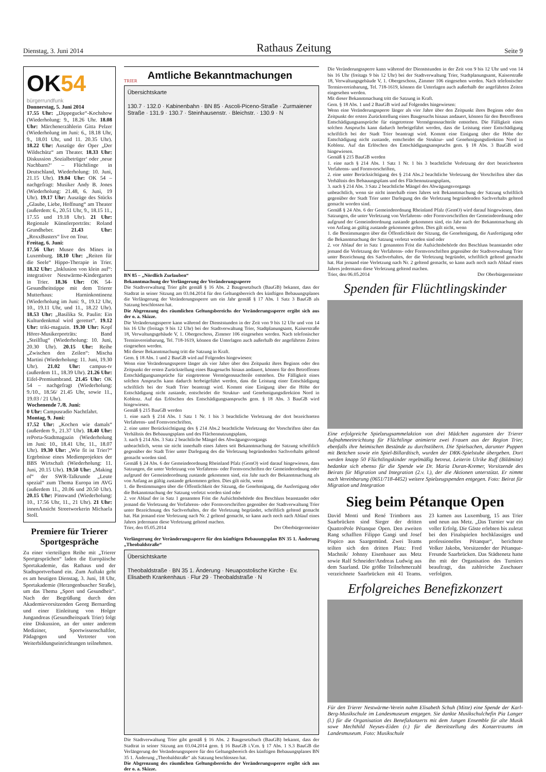Dienstag, 3. Juni 2014 Rathaus Zeitung Seite 9
OK54
bürgerrundfunk
Donnerstag, 5. Juni 2014
17.55 Uhr: „Dippegucke“-Kochshow (Wiederholung: 9., 18.26 Uhr. 18.08 Uhr: Märchenerzählerin Gitta Pelzer (Wiederholung im Juni: 6., 18.18 Uhr, 9., 18.01 Uhr, und 11. 20.35 Uhr). 18.22 Uhr: Auszüge der Oper „Der Wildschütz“ am Theater. 18.33 Uhr: Diskussion ‚Sozialbetrüger‘ oder ‚neue Nachbarn?‘ – Flüchtlinge in Deutschland, Wiederholung: 10. Juni, 21.15 Uhr). 19.04 Uhr: OK 54 – nachgefragt: Musiker Andy B. Jones (Wiederholung: 21.48, 6. Juni, 19 Uhr). 19.17 Uhr: Auszüge des Stücks „Glaube, Liebe, Hoffnung“ am Theater (außerdem: 6., 20.51 Uhr, 9., 18.15 11., 17.55 und 19.18 Uhr). 21 Uhr: Regionale Künstlerporträts: Roland Grundheber. 21.43 Uhr: „RoxxBusters“ live on Tour.
Freitag, 6. Juni:
17.56 Uhr: Musee des Mines in Luxemburg. 18.10 Uhr: „Reiten für die Seele“ Hippo-Therapie in Trier. 18.32 Uhr: „Inklusion von klein auf“: integrativer Nestwärme-Kindergarten in Trier. 18.36 Uhr: OK 54-Gesundheitstippe mit dem Trierer Mutterhaus: Harninkontinenz (Wiederholung im Juni: 9., 19.12 Uhr, 10., 19.11 Uhr, und 11., 18.22 Uhr). 18.53 Uhr: „Basilika St. Paulin: Ein Kulturdenkmal wird gerettet“. 19.12 Uhr: triki-magazin. 19.30 Uhr: Kopf Hörer-Musikerporträts: Band „Steilflug“ (Wiederholung: 10. Juni, 20.30 Uhr). 20.15 Uhr: Reihe „Zwischen den Zeilen“: Mischa Martini (Wiederholung: 11. Juni, 19.30 Uhr). 21.02 Uhr: campus-tv (außerdem 11., 18.39 Uhr). 21.26 Uhr: Eifel-Premiumbrand. 21.45 Uhr: OK 54 – nachgefragt (Wiederholung: 9./10., 18.56/ 21.45 Uhr, sowie 11., 19.03 / 21 Uhr).
Wochenende 7./8. Juni:
0 Uhr: Campusradio Nachtfahrt.
Montag, 9. Juni:
17.52 Uhr: „Kochen wie damals“ (außerdem 9., 21.37 Uhr). 18.40 Uhr: rePorta-Stadtmagazin (Wiederholung im Juni: 10., 18.41 Uhr, 11., 18.07 Uhr). 19.30 Uhr: „Wie fit ist Trier?“ Ergebnisse eines Medienprojektes der BBS Wirtschaft (Wiederholung: 11. Juni, 20.15 Uhr). 19.50 Uhr: „Making of“ der SWR-Talkrunde „Leute spezial“ zum Thema Europa im AVG (außerdem 11., 20.06 und 20.50 Uhr). 20.15 Uhr: Pinnwand (Wiederholung: 10., 17.56 Uhr, 11., 21 Uhr). 21 Uhr: innenAnsicht Streetworkerin Michaela Stoll.
Premiere für Trierer Sportgespräche
Zu einer vierteiligen Reihe mit „Trierer Sportgesprächen“ laden die Europäische Sportakademie, das Rathaus und der Stadtsportverband ein. Zum Auftakt geht es am heutigen Dienstag, 3. Juni, 18 Uhr, Sportakademie (Herzogenbuscher Straße), um das Thema „Sport und Gesundheit“. Nach der Begrüßung durch den Akademievorsitzenden Georg Bernarding und einer Einleitung von Holger Jungandreas (Gesundheitspark Trier) folgt eine Diskussion, an der unter anderem Mediziner, Sportwissenschaftler, Pädagogen und Vertreter von Weiterbildungseinrichtungen teilnehmen.
TRIER
Amtliche Bekanntmachungen
Übersichtskarte
130.7 · 132.0 · Kabinenbahn · BN 85 · Ascoli-Piceno-Straße · Zurmaiener Straße · 131.9 · 130.7 · Steinhausenstr. · Bleichstr. · 130.9 · N
BN 85 – „Nördlich Zurlauben“
Bekanntmachung der Verlängerung der Veränderungssperre
Die Stadtverwaltung Trier gibt gemäß § 16 Abs. 2 Baugesetzbuch (BauGB) bekannt, dass der Stadtrat in seiner Sitzung am 03.04.2014 für den Geltungsbereich des künftigen Bebauungsplanes die Verlängerung der Veränderungssperre um ein Jahr gemäß § 17 Abs. 1 Satz 3 BauGB als Satzung beschlossen hat.
Die Abgrenzung des räumlichen Geltungsbereichs der Veränderungssperre ergibt sich aus der o. a. Skizze.
Die Veränderungssperre kann während der Dienststunden in der Zeit von 9 bis 12 Uhr und von 14 bis 16 Uhr (freitags 9 bis 12 Uhr) bei der Stadtverwaltung Trier, Stadtplanungsamt, Kaiserstraße 18, Verwaltungsgebäude V, 1. Obergeschoss, Zimmer 106 eingesehen werden. Nach telefonischer Terminvereinbarung, Tel. 718-1619, können die Unterlagen auch außerhalb der angeführten Zeiten eingesehen werden.
Mit dieser Bekanntmachung tritt die Satzung in Kraft.
Gem. § 18 Abs. 1 und 2 BauGB wird auf Folgendes hingewiesen:
Wenn eine Veränderungssperre länger als vier Jahre über den Zeitpunkt ihres Beginns oder den Zeitpunkt der ersten Zurückstellung eines Baugesuchs hinaus andauert, können für den Betroffenen Entschädigungsansprüche für eingetretene Vermögensnachteile entstehen. Die Fälligkeit eines solchen Anspruchs kann dadurch herbeigeführt werden, dass die Leistung einer Entschädigung schriftlich bei der Stadt Trier beantragt wird. Kommt eine Einigung über die Höhe der Entschädigung nicht zustande, entscheidet die Struktur- und Genehmigungsdirektion Nord in Koblenz. Auf das Erlöschen des Entschädigungsanspruchs gem. § 18 Abs. 3 BauGB wird hingewiesen.
Gemäß § 215 BauGB werden
1. eine nach § 214 Abs. 1 Satz 1 Nr. 1 bis 3 beachtliche Verletzung der dort bezeichneten Verfahrens- und Formvorschriften,
2. eine unter Berücksichtigung des § 214 Abs.2 beachtliche Verletzung der Vorschriften über das Verhältnis des Bebauungsplans und des Flächennutzungsplans,
3. nach § 214 Abs. 3 Satz 2 beachtliche Mängel des Abwägungsvorgangs
unbeachtlich, wenn sie nicht innerhalb eines Jahres seit Bekanntmachung der Satzung schriftlich gegenüber der Stadt Trier unter Darlegung des die Verletzung begründenden Sachverhalts geltend gemacht worden sind.
Gemäß § 24 Abs. 6 der Gemeindeordnung Rheinland Pfalz (GemO) wird darauf hingewiesen, dass Satzungen, die unter Verletzung von Verfahrens- oder Formvorschriften der Gemeindeordnung oder aufgrund der Gemeindeordnung zustande gekommen sind, ein Jahr nach der Bekanntmachung als von Anfang an gültig zustande gekommen gelten. Dies gilt nicht, wenn
1. die Bestimmungen über die Öffentlichkeit der Sitzung, die Genehmigung, die Ausfertigung oder die Bekanntmachung der Satzung verletzt worden sind oder
2. vor Ablauf der in Satz 1 genannten Frist die Aufsichtsbehörde den Beschluss beanstandet oder jemand die Verletzung der Verfahrens- oder Formvorschriften gegenüber der Stadtverwaltung Trier unter Bezeichnung des Sachverhaltes, der die Verletzung begründet, schriftlich geltend gemacht hat. Hat jemand eine Verletzung nach Nr. 2 geltend gemacht, so kann auch noch nach Ablauf eines Jahres jedermann diese Verletzung geltend machen.
Trier, den 05.05.2014 Der Oberbürgermeister
Verlängerung der Veränderungssperre für den künftigen Bebauungsplan BN 35 1. Änderung „Theobaldstraße“
Übersichtskarte
Theobaldstraße · BN 35 1. Änderung · Neuapostolische Kirche · Ev. Elisabeth Krankenhaus · Flur 29 · Theobaldstraße · N
Die Stadtverwaltung Trier gibt gemäß § 16 Abs. 2 Baugesetzbuch (BauGB) bekannt, dass der Stadtrat in seiner Sitzung am 03.04.2014 gem. § 16 BauGB i.V.m. § 17 Abs. 1 S.3 BauGB die Verlängerung der Veränderungssperre für den Geltungsbereich des künftigen Bebauungsplanes BN 35 1. Änderung „Theobaldstraße“ als Satzung beschlossen hat.
Die Abgrenzung des räumlichen Geltungsbereichs der Veränderungssperre ergibt sich aus der o. a. Skizze.
Die Veränderungssperre kann während der Dienststunden in der Zeit von 9 bis 12 Uhr und von 14 bis 16 Uhr (freitags 9 bis 12 Uhr) bei der Stadtverwaltung Trier, Stadtplanungsamt, Kaiserstraße 18, Verwaltungsgebäude V, 1. Obergeschoss, Zimmer 106 eingesehen werden. Nach telefonischer Terminvereinbarung, Tel. 718-1619, können die Unterlagen auch außerhalb der angeführten Zeiten eingesehen werden.
Mit dieser Bekanntmachung tritt die Satzung in Kraft.
Gem. § 18 Abs. 1 und 2 BauGB wird auf Folgendes hingewiesen:
Wenn eine Veränderungssperre länger als vier Jahre über den Zeitpunkt ihres Beginns oder den Zeitpunkt der ersten Zurückstellung eines Baugesuchs hinaus andauert, können für den Betroffenen Entschädigungsansprüche für eingetretene Vermögensnachteile entstehen. Die Fälligkeit eines solchen Anspruchs kann dadurch herbeigeführt werden, dass die Leistung einer Entschädigung schriftlich bei der Stadt Trier beantragt wird. Kommt eine Einigung über die Höhe der Entschädigung nicht zustande, entscheidet die Struktur- und Genehmigungsdirektion Nord in Koblenz. Auf das Erlöschen des Entschädigungsanspruchs gem. § 18 Abs. 3 BauGB wird hingewiesen.
Gemäß § 215 BauGB werden
1. eine nach § 214 Abs. 1 Satz 1 Nr. 1 bis 3 beachtliche Verletzung der dort bezeichneten Verfahrens- und Formvorschriften,
2. eine unter Berücksichtigung des § 214 Abs.2 beachtliche Verletzung der Vorschriften über das Verhältnis des Bebauungsplans und des Flächennutzungsplans,
3. nach § 214 Abs. 3 Satz 2 beachtliche Mängel des Abwägungsvorgangs
unbeachtlich, wenn sie nicht innerhalb eines Jahres seit Bekanntmachung der Satzung schriftlich gegenüber der Stadt Trier unter Darlegung des die Verletzung begründenden Sachverhalts geltend gemacht worden sind.
Gemäß § 24 Abs. 6 der Gemeindeordnung Rheinland Pfalz (GemO) wird darauf hingewiesen, dass Satzungen, die unter Verletzung von Verfahrens- oder Formvorschriften der Gemeindeordnung oder aufgrund der Gemeindeordnung zustande gekommen sind, ein Jahr nach der Bekanntmachung als von Anfang an gültig zustande gekommen gelten. Dies gilt nicht, wenn
1. die Bestimmungen über die Öffentlichkeit der Sitzung, die Genehmigung, die Ausfertigung oder die Bekanntmachung der Satzung verletzt worden sind oder
2. vor Ablauf der in Satz 1 genannten Frist die Aufsichtsbehörde den Beschluss beanstandet oder jemand die Verletzung der Verfahrens- oder Formvorschriften gegenüber der Stadtverwaltung Trier unter Bezeichnung des Sachverhaltes, der die Verletzung begründet, schriftlich geltend gemacht hat. Hat jemand eine Verletzung nach Nr. 2 geltend gemacht, so kann auch noch nach Ablauf eines Jahres jedermann diese Verletzung geltend machen.
Trier, den 06.05.2014 Der Oberbürgermeister
Spenden für Flüchtlingskinder
Eine erfolgreiche Spielzeugsammelaktion von drei Mädchen zugunsten der Trierer Aufnahmeeinrichtung für Flüchtlinge animierte zwei Frauen aus der Region Trier, ebenfalls ihre heimischen Bestände zu durchstöbern. Die Spielsachen, darunter Puppen mit Bettchen sowie ein Spiel-Billardtisch, wurden der DRK-Spielstube übergeben. Dort werden knapp 50 Flüchtlingskinder regelmäßig betreut. Leiterin Ulrike Ruff (Bildmitte) bedankte sich ebenso für die Spende wie Dr. Maria Duran-Kremer, Vorsitzende des Beirats für Migration und Integration (2.v. l.), der die Aktionen unterstützt. Er nimmt nach Vereinbarung (0651/718-4452) weitere Spielzeugspenden entgegen. Foto: Beirat für Migration und Integration
Sieg beim Pétanque Open
David Monti und René Trimborn aus Saarbrücken sind Sieger der dritten QuattroPole Pétanque Open. Den zweiten Rang schafften Filippo Gangi und Josef Pispico aus Saargemünd. Zwei Teams teilten sich den dritten Platz: Fred Machnik/ Johnny Eisenbauer aus Metz sowie Ralf Schneider/Andreas Ludwig aus dem Saarland. Die größte Teilnehmerzahl verzeichnete Saarbrücken mit 41 Teams. 23 kamen aus Luxemburg, 15 aus Trier und neun aus Metz. „Das Turnier war ein voller Erfolg. Die Gäste erlebten bis zuletzt bei den Finalspielen hochklassiges und professionelles Pétanque“, berichtete Volker Jakobs, Vorsitzender der Pétanque-Freunde Saarbrücken. Das Städtenetz hatte ihn mit der Organisation des Turniers beauftragt, das zahlreiche Zuschauer verfolgten.
Erfolgreiches Benefizkonzert
Für den Trierer Nestwärme-Verein nahm Elisabeth Schuh (Mitte) eine Spende der Karl-Berg-Musikschule im Landesmuseum entgegen. Sie dankte Musikschulchefin Pia Langer (l.) für die Organisation des Benefizkonzerts mit dem Jungen Ensemble für alte Musik sowe Mechthild Neyses-Eiden (r.) für die Bereitstellung des Konzertraums im Landesmuseum. Foto: Musikschule